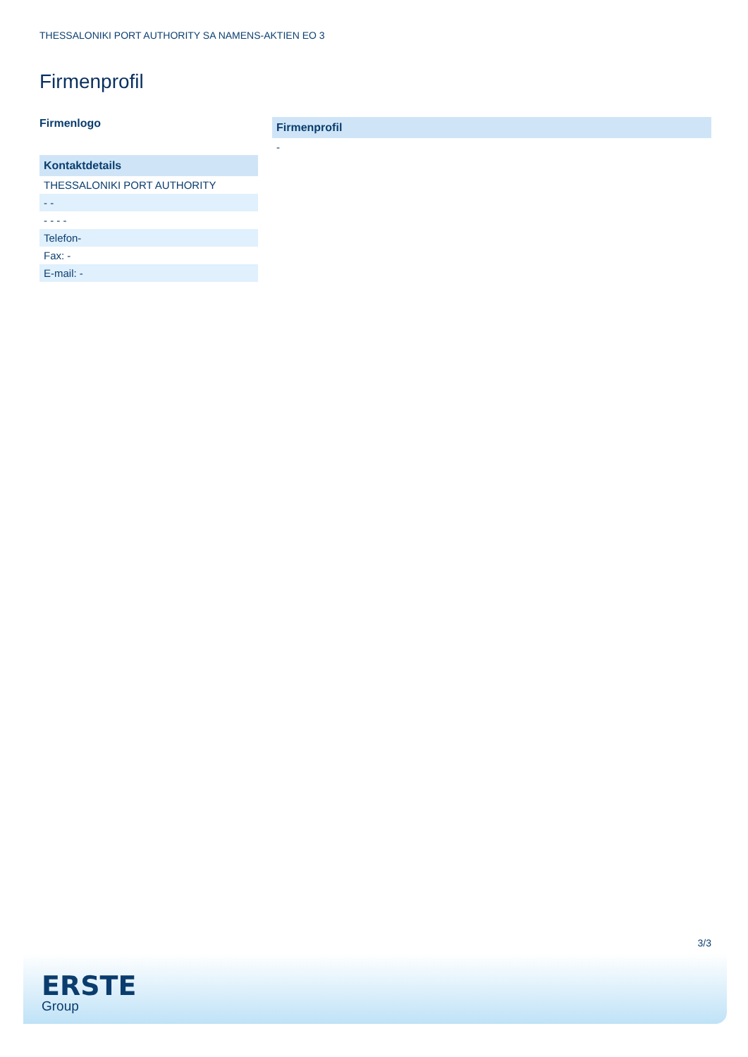THESSALONIKI PORT AUTHORITY SA NAMENS-AKTIEN EO 3
Firmenprofil
Firmenlogo
| Kontaktdetails |
| --- |
| THESSALONIKI PORT AUTHORITY |
| - - |
| - - - - |
| Telefon- |
| Fax: - |
| E-mail: - |
| Firmenprofil |
| --- |
| - |
3/3
ERSTE
Group